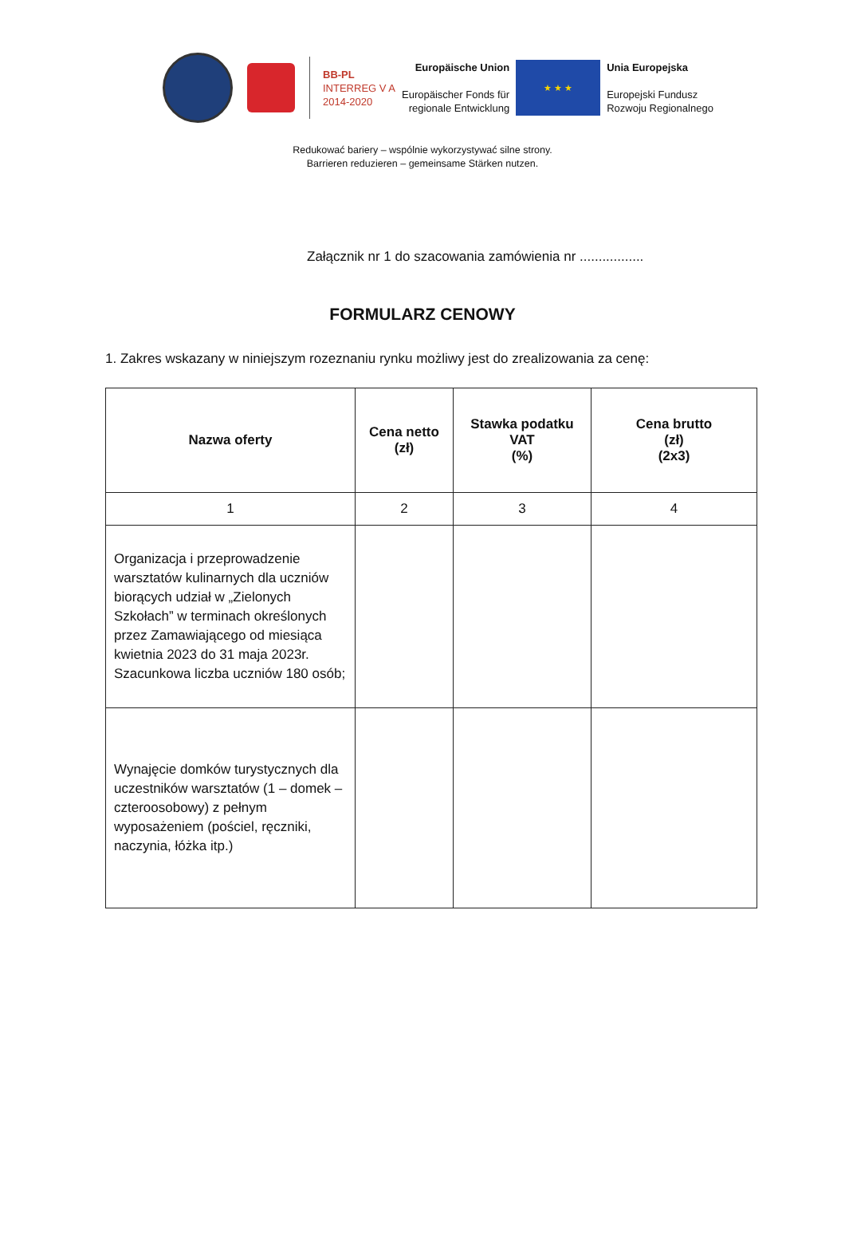BB-PL
INTERREG V A
2014-2020
Europäische Union
Europäischer Fonds für
regionale Entwicklung
★ ★ ★
Unia Europejska
Europejski Fundusz
Rozwoju Regionalnego
Redukować bariery – wspólnie wykorzystywać silne strony.
Barrieren reduzieren – gemeinsame Stärken nutzen.
Załącznik nr 1 do szacowania zamówienia nr .................
FORMULARZ CENOWY
1. Zakres wskazany w niniejszym rozeznaniu rynku możliwy jest do zrealizowania za cenę:
| Nazwa oferty | Cena netto (zł) | Stawka podatku VAT (%) | Cena brutto (zł) (2x3) |
| --- | --- | --- | --- |
| 1 | 2 | 3 | 4 |
| Organizacja i przeprowadzenie warsztatów kulinarnych dla uczniów biorących udział w „Zielonych Szkołach” w terminach określonych przez Zamawiającego od miesiąca kwietnia 2023 do 31 maja 2023r. Szacunkowa liczba uczniów 180 osób; | | | |
| Wynajęcie domków turystycznych dla uczestników warsztatów (1 – domek – czteroosobowy) z pełnym wyposażeniem (pościel, ręczniki, naczynia, łóżka itp.) | | | |